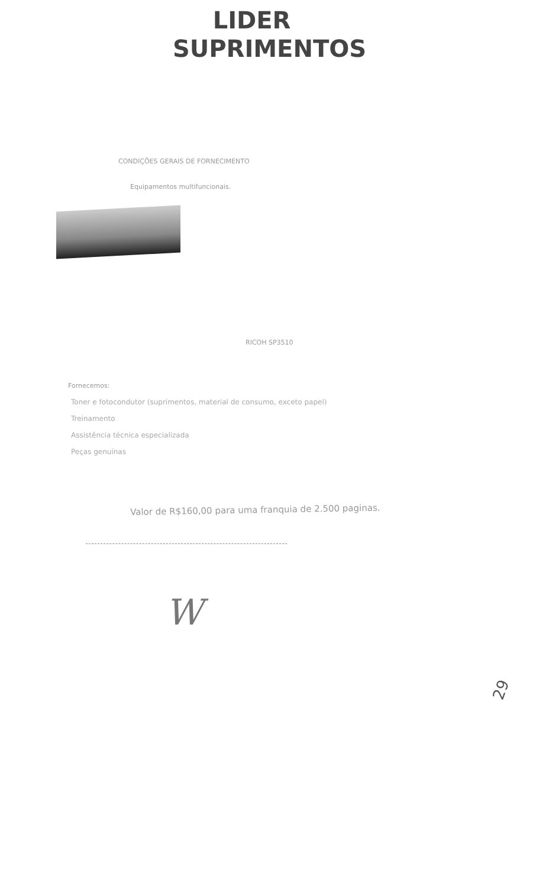LIDER
SUPRIMENTOS
CONDIÇÕES GERAIS DE FORNECIMENTO
Equipamentos multifuncionais.
RICOH SP3510
Fornecemos:
Toner e fotocondutor (suprimentos, material de consumo, exceto papel)
Treinamento
Assistência técnica especializada
Peças genuínas
Valor de R$160,00 para uma franquia de 2.500 paginas.
W
29